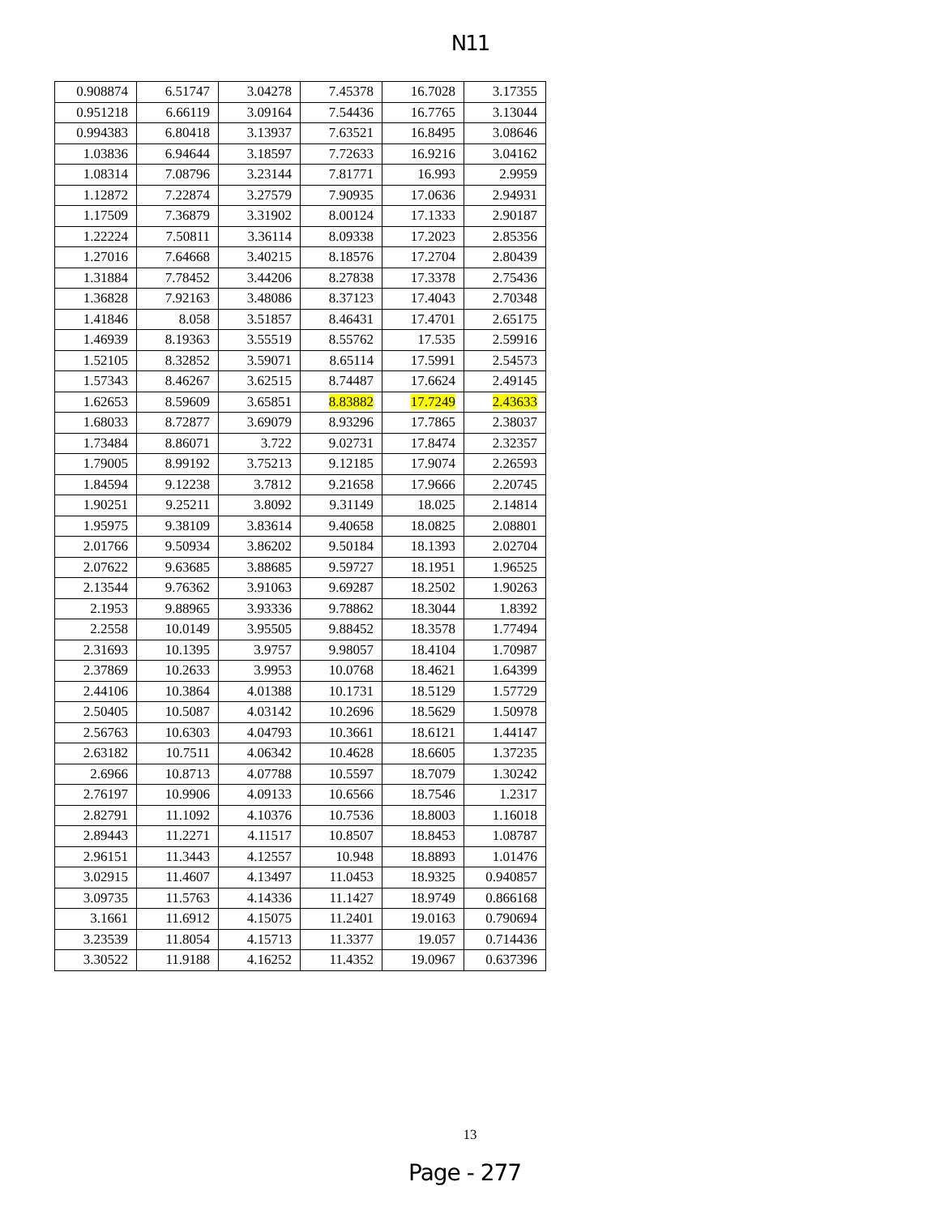N11
| 0.908874 | 6.51747 | 3.04278 | 7.45378 | 16.7028 | 3.17355 |
| 0.951218 | 6.66119 | 3.09164 | 7.54436 | 16.7765 | 3.13044 |
| 0.994383 | 6.80418 | 3.13937 | 7.63521 | 16.8495 | 3.08646 |
| 1.03836 | 6.94644 | 3.18597 | 7.72633 | 16.9216 | 3.04162 |
| 1.08314 | 7.08796 | 3.23144 | 7.81771 | 16.993 | 2.9959 |
| 1.12872 | 7.22874 | 3.27579 | 7.90935 | 17.0636 | 2.94931 |
| 1.17509 | 7.36879 | 3.31902 | 8.00124 | 17.1333 | 2.90187 |
| 1.22224 | 7.50811 | 3.36114 | 8.09338 | 17.2023 | 2.85356 |
| 1.27016 | 7.64668 | 3.40215 | 8.18576 | 17.2704 | 2.80439 |
| 1.31884 | 7.78452 | 3.44206 | 8.27838 | 17.3378 | 2.75436 |
| 1.36828 | 7.92163 | 3.48086 | 8.37123 | 17.4043 | 2.70348 |
| 1.41846 | 8.058 | 3.51857 | 8.46431 | 17.4701 | 2.65175 |
| 1.46939 | 8.19363 | 3.55519 | 8.55762 | 17.535 | 2.59916 |
| 1.52105 | 8.32852 | 3.59071 | 8.65114 | 17.5991 | 2.54573 |
| 1.57343 | 8.46267 | 3.62515 | 8.74487 | 17.6624 | 2.49145 |
| 1.62653 | 8.59609 | 3.65851 | 8.83882 | 17.7249 | 2.43633 |
| 1.68033 | 8.72877 | 3.69079 | 8.93296 | 17.7865 | 2.38037 |
| 1.73484 | 8.86071 | 3.722 | 9.02731 | 17.8474 | 2.32357 |
| 1.79005 | 8.99192 | 3.75213 | 9.12185 | 17.9074 | 2.26593 |
| 1.84594 | 9.12238 | 3.7812 | 9.21658 | 17.9666 | 2.20745 |
| 1.90251 | 9.25211 | 3.8092 | 9.31149 | 18.025 | 2.14814 |
| 1.95975 | 9.38109 | 3.83614 | 9.40658 | 18.0825 | 2.08801 |
| 2.01766 | 9.50934 | 3.86202 | 9.50184 | 18.1393 | 2.02704 |
| 2.07622 | 9.63685 | 3.88685 | 9.59727 | 18.1951 | 1.96525 |
| 2.13544 | 9.76362 | 3.91063 | 9.69287 | 18.2502 | 1.90263 |
| 2.1953 | 9.88965 | 3.93336 | 9.78862 | 18.3044 | 1.8392 |
| 2.2558 | 10.0149 | 3.95505 | 9.88452 | 18.3578 | 1.77494 |
| 2.31693 | 10.1395 | 3.9757 | 9.98057 | 18.4104 | 1.70987 |
| 2.37869 | 10.2633 | 3.9953 | 10.0768 | 18.4621 | 1.64399 |
| 2.44106 | 10.3864 | 4.01388 | 10.1731 | 18.5129 | 1.57729 |
| 2.50405 | 10.5087 | 4.03142 | 10.2696 | 18.5629 | 1.50978 |
| 2.56763 | 10.6303 | 4.04793 | 10.3661 | 18.6121 | 1.44147 |
| 2.63182 | 10.7511 | 4.06342 | 10.4628 | 18.6605 | 1.37235 |
| 2.6966 | 10.8713 | 4.07788 | 10.5597 | 18.7079 | 1.30242 |
| 2.76197 | 10.9906 | 4.09133 | 10.6566 | 18.7546 | 1.2317 |
| 2.82791 | 11.1092 | 4.10376 | 10.7536 | 18.8003 | 1.16018 |
| 2.89443 | 11.2271 | 4.11517 | 10.8507 | 18.8453 | 1.08787 |
| 2.96151 | 11.3443 | 4.12557 | 10.948 | 18.8893 | 1.01476 |
| 3.02915 | 11.4607 | 4.13497 | 11.0453 | 18.9325 | 0.940857 |
| 3.09735 | 11.5763 | 4.14336 | 11.1427 | 18.9749 | 0.866168 |
| 3.1661 | 11.6912 | 4.15075 | 11.2401 | 19.0163 | 0.790694 |
| 3.23539 | 11.8054 | 4.15713 | 11.3377 | 19.057 | 0.714436 |
| 3.30522 | 11.9188 | 4.16252 | 11.4352 | 19.0967 | 0.637396 |
13
Page - 277